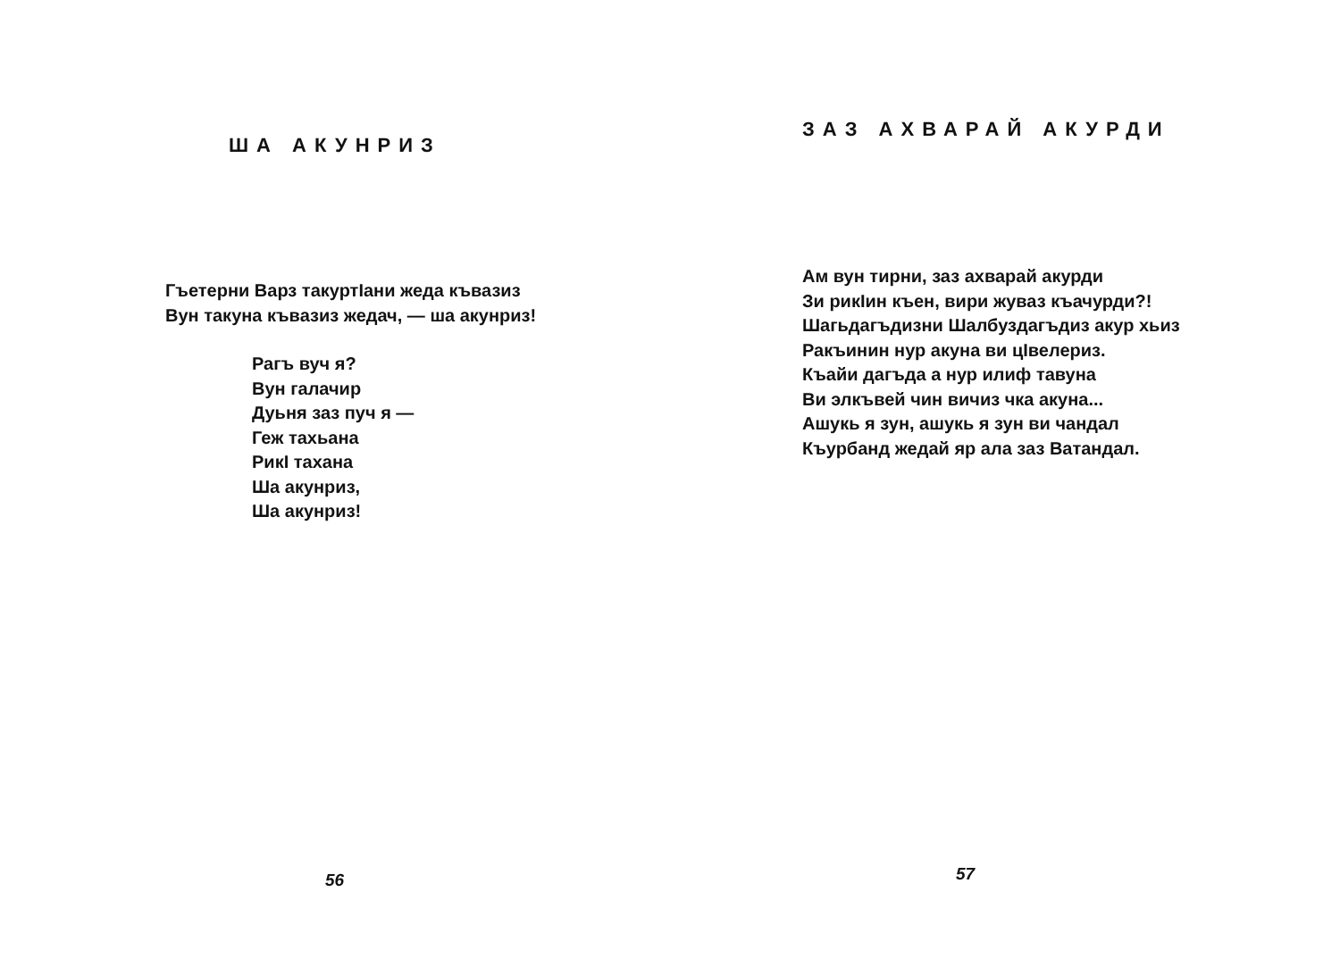ША АКУНРИЗ
Гъетерни Варз такуртIани жеда къвазиз
Вун такуна къвазиз жедач, — ша акунриз!
Рагъ вуч я?
Вун галачир
Дуьня заз пуч я —
Геж тахьана
РикI тахана
Ша акунриз,
Ша акунриз!
56
ЗАЗ АХВАРАЙ АКУРДИ
Ам вун тирни, заз ахварай акурди
Зи рикIин къен, вири жуваз къачурди?!
Шагьдагъдизни Шалбуздагъдиз акур хьиз
Ракъинин нур акуна ви цIвелериз.
Къайи дагъда а нур илиф тавуна
Ви элкъвей чин вичиз чка акуна...
Ашукь я зун, ашукь я зун ви чандал
Къурбанд жедай яр ала заз Ватандал.
57